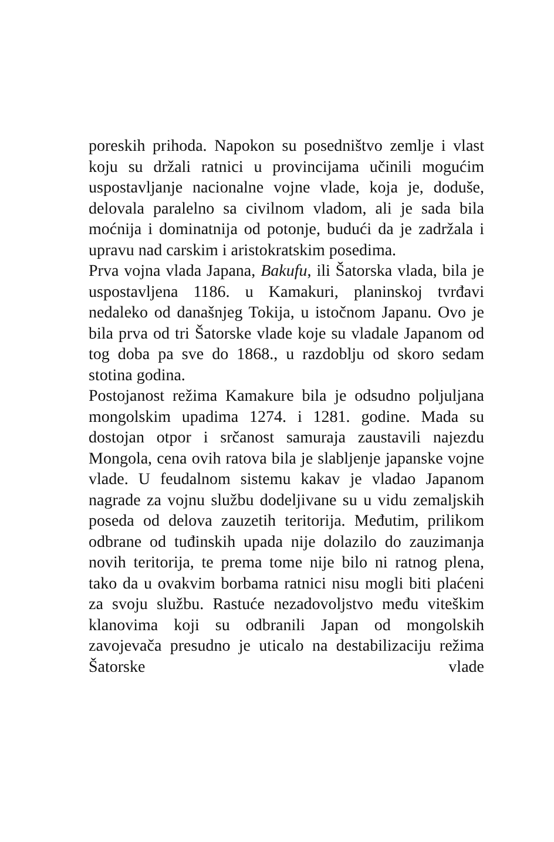poreskih prihoda. Napokon su posedništvo zemlje i vlast koju su držali ratnici u provincijama učinili mogućim uspostavljanje nacionalne vojne vlade, koja je, doduše, delovala paralelno sa civilnom vladom, ali je sada bila moćnija i dominatnija od potonje, budući da je zadržala i upravu nad carskim i aristokratskim posedima.
Prva vojna vlada Japana, Bakufu, ili Šatorska vlada, bila je uspostavljena 1186. u Kamakuri, planinskoj tvrđavi nedaleko od današnjeg Tokija, u istočnom Japanu. Ovo je bila prva od tri Šatorske vlade koje su vladale Japanom od tog doba pa sve do 1868., u razdoblju od skoro sedam stotina godina.
Postojanost režima Kamakure bila je odsudno poljuljana mongolskim upadima 1274. i 1281. godine. Mada su dostojan otpor i srčanost samuraja zaustavili najezdu Mongola, cena ovih ratova bila je slabljenje japanske vojne vlade. U feudalnom sistemu kakav je vladao Japanom nagrade za vojnu službu dodeljivane su u vidu zemaljskih poseda od delova zauzetih teritorija. Međutim, prilikom odbrane od tuđinskih upada nije dolazilo do zauzimanja novih teritorija, te prema tome nije bilo ni ratnog plena, tako da u ovakvim borbama ratnici nisu mogli biti plaćeni za svoju službu. Rastuće nezadovoljstvo među viteškim klanovima koji su odbranili Japan od mongolskih zavojevača presudno je uticalo na destabilizaciju režima Šatorske vlade